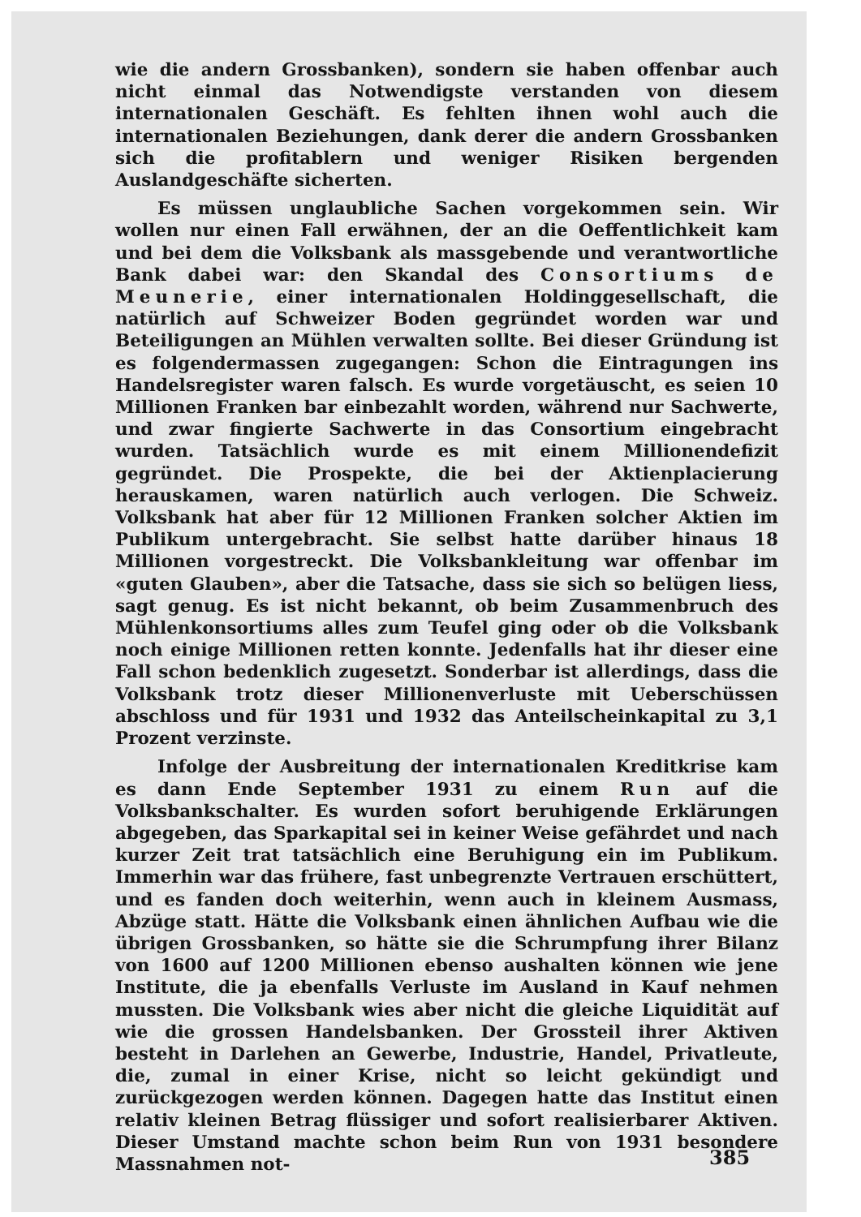wie die andern Grossbanken), sondern sie haben offenbar auch nicht einmal das Notwendigste verstanden von diesem internationalen Geschäft. Es fehlten ihnen wohl auch die internationalen Beziehungen, dank derer die andern Grossbanken sich die profitablern und weniger Risiken bergenden Auslandgeschäfte sicherten.
Es müssen unglaubliche Sachen vorgekommen sein. Wir wollen nur einen Fall erwähnen, der an die Oeffentlichkeit kam und bei dem die Volksbank als massgebende und verantwortliche Bank dabei war: den Skandal des Consortiums de Meunerie, einer internationalen Holdinggesellschaft, die natürlich auf Schweizer Boden gegründet worden war und Beteiligungen an Mühlen verwalten sollte. Bei dieser Gründung ist es folgendermassen zugegangen: Schon die Eintragungen ins Handelsregister waren falsch. Es wurde vorgetäuscht, es seien 10 Millionen Franken bar einbezahlt worden, während nur Sachwerte, und zwar fingierte Sachwerte in das Consortium eingebracht wurden. Tatsächlich wurde es mit einem Millionendefizit gegründet. Die Prospekte, die bei der Aktienplacierung herauskamen, waren natürlich auch verlogen. Die Schweiz. Volksbank hat aber für 12 Millionen Franken solcher Aktien im Publikum untergebracht. Sie selbst hatte darüber hinaus 18 Millionen vorgestreckt. Die Volksbankleitung war offenbar im «guten Glauben», aber die Tatsache, dass sie sich so belügen liess, sagt genug. Es ist nicht bekannt, ob beim Zusammenbruch des Mühlenkonsortiums alles zum Teufel ging oder ob die Volksbank noch einige Millionen retten konnte. Jedenfalls hat ihr dieser eine Fall schon bedenklich zugesetzt. Sonderbar ist allerdings, dass die Volksbank trotz dieser Millionenverluste mit Ueberschüssen abschloss und für 1931 und 1932 das Anteilscheinkapital zu 3,1 Prozent verzinste.
Infolge der Ausbreitung der internationalen Kreditkrise kam es dann Ende September 1931 zu einem Run auf die Volksbankschalter. Es wurden sofort beruhigende Erklärungen abgegeben, das Sparkapital sei in keiner Weise gefährdet und nach kurzer Zeit trat tatsächlich eine Beruhigung ein im Publikum. Immerhin war das frühere, fast unbegrenzte Vertrauen erschüttert, und es fanden doch weiterhin, wenn auch in kleinem Ausmass, Abzüge statt. Hätte die Volksbank einen ähnlichen Aufbau wie die übrigen Grossbanken, so hätte sie die Schrumpfung ihrer Bilanz von 1600 auf 1200 Millionen ebenso aushalten können wie jene Institute, die ja ebenfalls Verluste im Ausland in Kauf nehmen mussten. Die Volksbank wies aber nicht die gleiche Liquidität auf wie die grossen Handelsbanken. Der Grossteil ihrer Aktiven besteht in Darlehen an Gewerbe, Industrie, Handel, Privatleute, die, zumal in einer Krise, nicht so leicht gekündigt und zurückgezogen werden können. Dagegen hatte das Institut einen relativ kleinen Betrag flüssiger und sofort realisierbarer Aktiven. Dieser Umstand machte schon beim Run von 1931 besondere Massnahmen not-
385